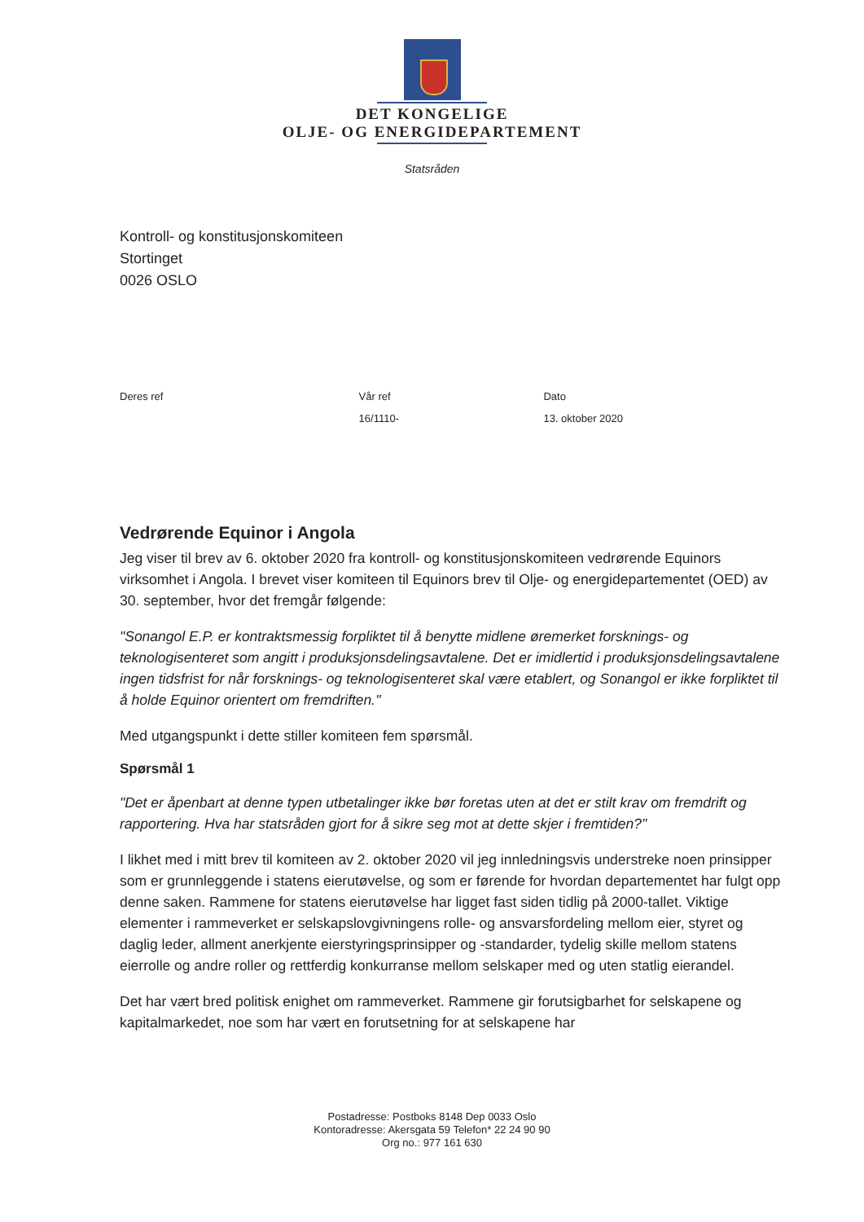DET KONGELIGE
OLJE- OG ENERGIDEPARTEMENT
Statsråden
Kontroll- og konstitusjonskomiteen
Stortinget
0026 OSLO
Deres ref Vår ref
16/1110-
Dato
13. oktober 2020
Vedrørende Equinor i Angola
Jeg viser til brev av 6. oktober 2020 fra kontroll- og konstitusjonskomiteen vedrørende Equinors virksomhet i Angola. I brevet viser komiteen til Equinors brev til Olje- og energidepartementet (OED) av 30. september, hvor det fremgår følgende:
"Sonangol E.P. er kontraktsmessig forpliktet til å benytte midlene øremerket forsknings- og teknologisenteret som angitt i produksjonsdelingsavtalene. Det er imidlertid i produksjonsdelingsavtalene ingen tidsfrist for når forsknings- og teknologisenteret skal være etablert, og Sonangol er ikke forpliktet til å holde Equinor orientert om fremdriften."
Med utgangspunkt i dette stiller komiteen fem spørsmål.
Spørsmål 1
"Det er åpenbart at denne typen utbetalinger ikke bør foretas uten at det er stilt krav om fremdrift og rapportering. Hva har statsråden gjort for å sikre seg mot at dette skjer i fremtiden?"
I likhet med i mitt brev til komiteen av 2. oktober 2020 vil jeg innledningsvis understreke noen prinsipper som er grunnleggende i statens eierutøvelse, og som er førende for hvordan departementet har fulgt opp denne saken. Rammene for statens eierutøvelse har ligget fast siden tidlig på 2000-tallet. Viktige elementer i rammeverket er selskapslovgivningens rolle- og ansvarsfordeling mellom eier, styret og daglig leder, allment anerkjente eierstyringsprinsipper og -standarder, tydelig skille mellom statens eierrolle og andre roller og rettferdig konkurranse mellom selskaper med og uten statlig eierandel.
Det har vært bred politisk enighet om rammeverket. Rammene gir forutsigbarhet for selskapene og kapitalmarkedet, noe som har vært en forutsetning for at selskapene har
Postadresse: Postboks 8148 Dep 0033 Oslo
Kontoradresse: Akersgata 59 Telefon* 22 24 90 90
Org no.: 977 161 630